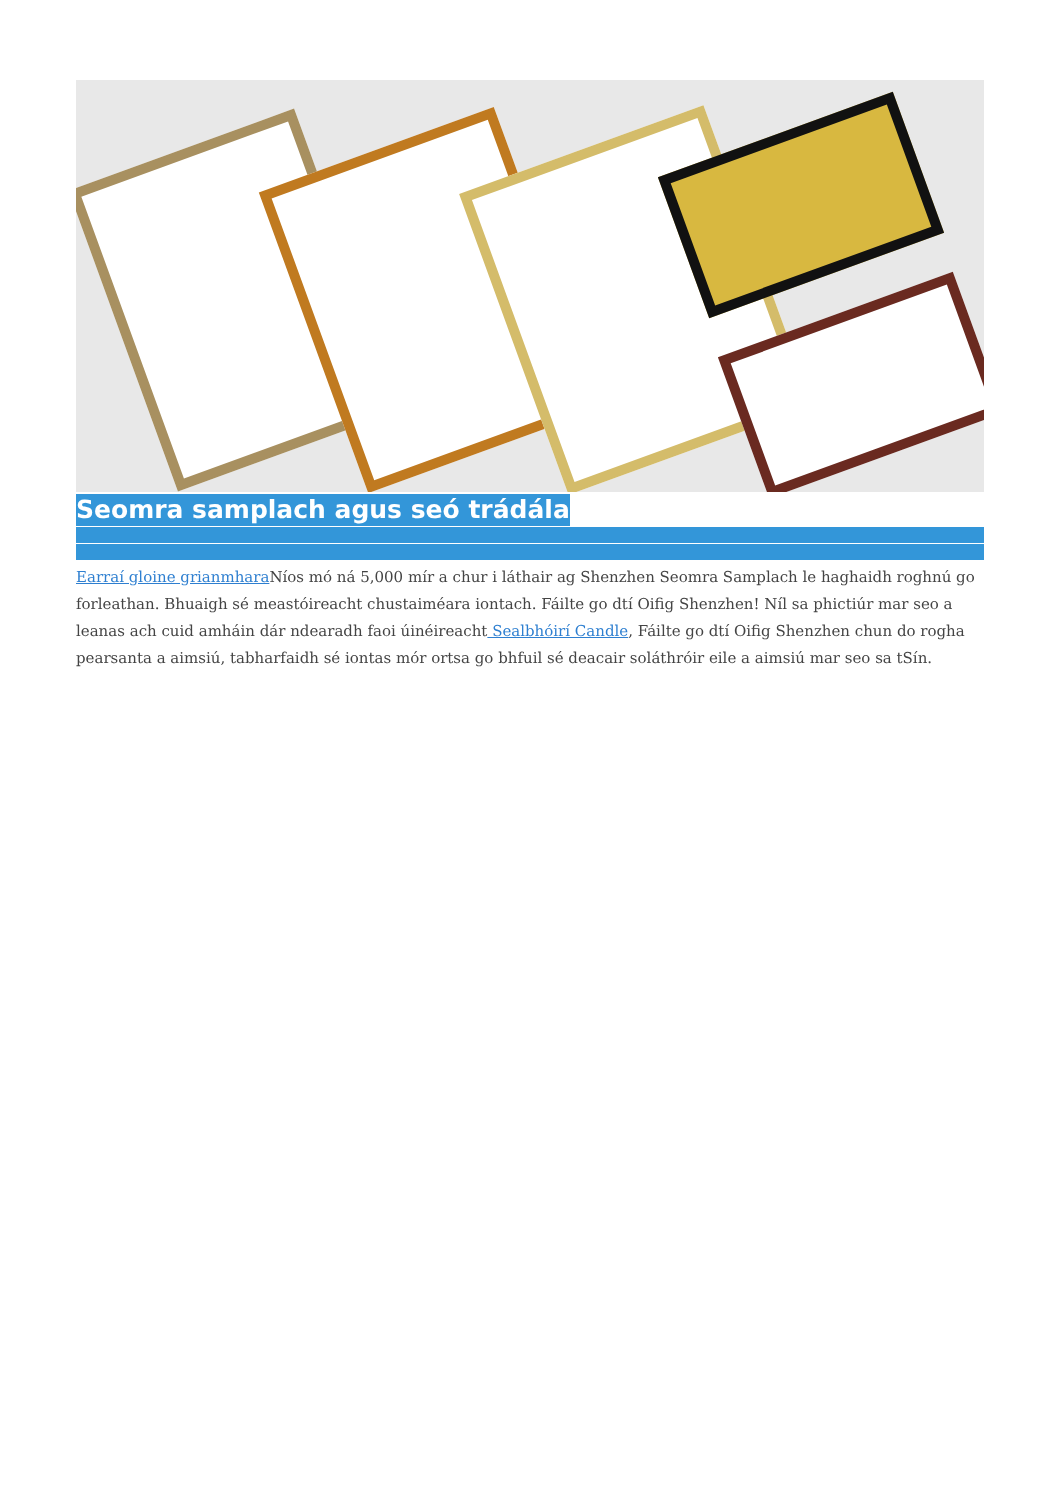Seomra samplach agus seó trádála
Earraí gloine grianmhara Níos mó ná 5,000 mír a chur i láthair ag Shenzhen Seomra Samplach le haghaidh roghnú go forleathan. Bhuaigh sé meastóireacht chustaiméara iontach. Fáilte go dtí Oifig Shenzhen! Níl sa phictiúr mar seo a leanas ach cuid amháin dár ndearadh faoi úinéireacht Sealbhóirí Candle, Fáilte go dtí Oifig Shenzhen chun do rogha pearsanta a aimsiú, tabharfaidh sé iontas mór ortsa go bhfuil sé deacair soláthróir eile a aimsiú mar seo sa tSín.